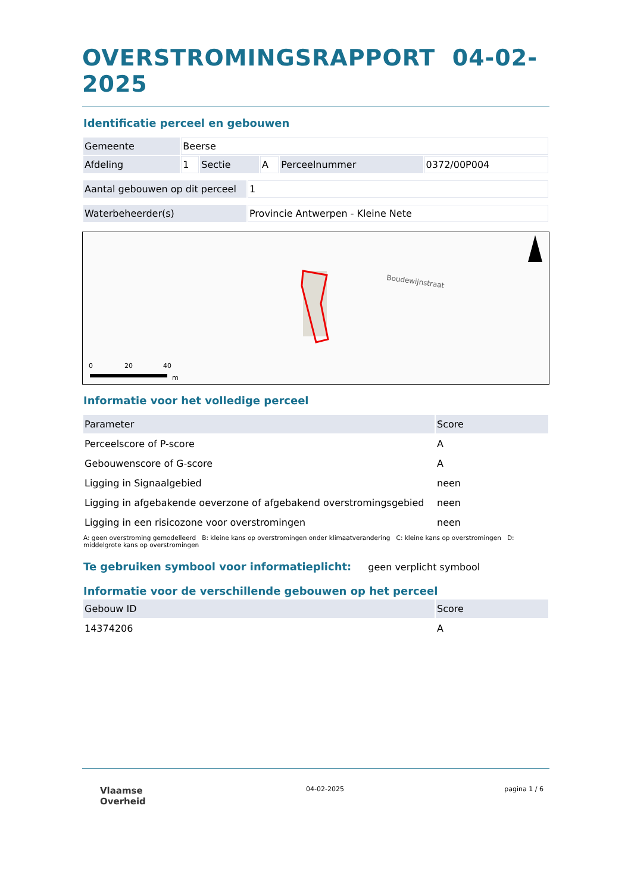OVERSTROMINGSRAPPORT 04-02-2025
Identificatie perceel en gebouwen
| Gemeente | Beerse | | | | |
| Afdeling | 1 | Sectie | A | Perceelnummer | 0372/00P004 |
| Aantal gebouwen op dit perceel | 1 |
| Waterbeheerder(s) | Provincie Antwerpen - Kleine Nete |
Boudewijnstraat
0
20
40
m
Informatie voor het volledige perceel
| Parameter | Score |
| Perceelscore of P-score | A |
| Gebouwenscore of G-score | A |
| Ligging in Signaalgebied | neen |
| Ligging in afgebakende oeverzone of afgebakend overstromingsgebied | neen |
| Ligging in een risicozone voor overstromingen | neen |
A: geen overstroming gemodelleerd B: kleine kans op overstromingen onder klimaatverandering C: kleine kans op overstromingen D: middelgrote kans op overstromingen
Te gebruiken symbool voor informatieplicht:
geen verplicht symbool
Informatie voor de verschillende gebouwen op het perceel
| Gebouw ID | Score |
| 14374206 | A |
Vlaamse
Overheid
04-02-2025 pagina 1 / 6